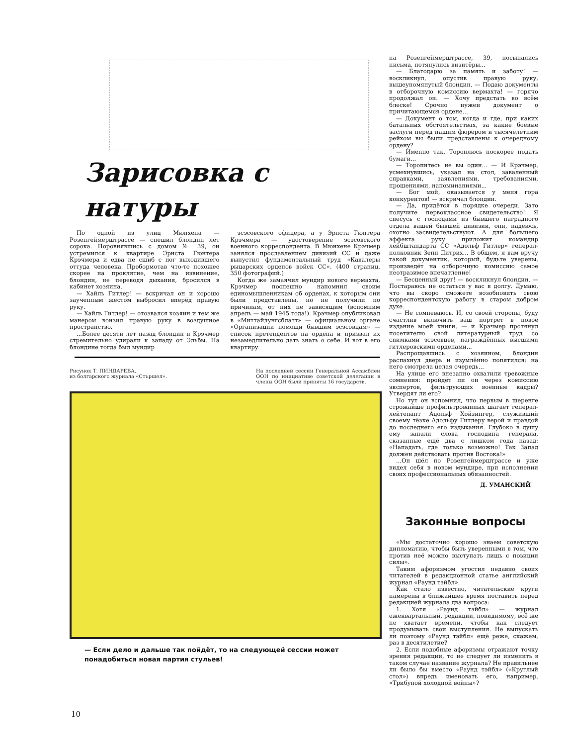Зарисовка с натуры
По одной из улиц Мюнхена — Розенгеймерштрассе — спешил блондин лет сорока. Поровнявшись с домом № 39, он устремился к квартире Эрнста Гюнтера Крэчмера и едва не сшиб с ног выходившего оттуда человека. Пробормотав что-то похожее скорее на проклятие, чем на извинение, блондин, не переводя дыхания, бросился в кабинет хозяина.
— Хайль Гитлер! — вскричал он и хорошо заученным жестом выбросил вперёд правую руку.
— Хайль Гитлер! — отозвался хозяин и тем же манером вонзил правую руку в воздушное пространство.
...Более десяти лет назад блондин и Крэчмер стремительно удирали к западу от Эльбы. На блондине тогда был мундир
эсэсовского офицера, а у Эрнста Гюнтера Крэчмера — удостоверение эсэсовского военного корреспондента. В Мюнхене Крэчмер занялся прославлением дивизий СС и даже выпустил фундаментальный труд «Кавалеры рыцарских орденов войск СС». (400 страниц, 350 фотографий.)
Когда же замаячил мундир нового вермахта, Крэчмер поспешно напомнил своим единомышленникам об орденах, к которым они были представлены, но не получили по причинам, от них не зависящим (вспомним апрель — май 1945 года!). Крэчмер опубликовал в «Миттайлунгсблатт» — официальном органе «Организации помощи бывшим эсэсовцам» — список претендентов на ордена и призвал их незамедлительно дать знать о себе. И вот в его квартиру
Рисунок Т. ПИНДАРЕВА,
из болгарского журнала «Стършел».
На последней сессии Генеральной Ассамблеи ООН по инициативе советской делегации в члены ООН были приняты 16 государств.
— Если дело и дальше так пойдёт, то на следующей сессии может понадобиться новая партия стульев!
на Розенгеймерштрассе, 39, посыпались письма, потянулись визитёры...
— Благодарю за память и заботу! — воскликнул, опустив правую руку, вышеупомянутый блондин. — Подаю документы в отборочную комиссию вермахта! — горячо продолжал он. — Хочу предстать во всём блеске! Срочно нужен документ о причитающемся ордене...
— Документ о том, когда и где, при каких батальных обстоятельствах, за какие боевые заслуги перед нашим фюрером и тысячелетним рейхом вы были представлены к очередному ордену?
— Именно так. Тороплюсь поскорее подать бумаги...
— Торопитесь не вы один... — И Крэчмер, усмехнувшись, указал на стол, заваленный справками, заявлениями, требованиями, прошениями, напоминаниями...
— Бог мой, оказывается у меня гора конкурентов! — вскричал блондин.
— Да, придётся в порядке очереди. Зато получите первоклассное свидетельство! Я снесусь с господами из бывшего наградного отдела вашей бывшей дивизии, они, надеюсь, охотно засвидетельствуют. А для большего эффекта руку приложит командир лейбштандарта СС «Адольф Гитлер» генерал-полковник Зепп Дитрих... В общем, я вам вручу такой документик, который, будьте уверены, произведёт на отборочную комиссию самое неотразимое впечатление!
— Бесценный друг! — воскликнул блондин. — Постараюсь не остаться у вас в долгу. Думаю, что вы скоро сможете возобновить свою корреспондентскую работу в старом добром духе.
— Не сомневаюсь. И, со своей стороны, буду счастлив включить ваш портрет в новое издание моей книги, — и Крэчмер протянул посетителю свой литературный труд со снимками эсэсовцев, награждённых высшими гитлеровскими орденами...
Распрощавшись с хозяином, блондин распахнул дверь и изумлённо попятился: на него смотрела целая очередь...
На улице его внезапно охватили тревожные сомнения: пройдёт ли он через комиссию экспертов, фильтрующих военные кадры? Утвердят ли его?
Но тут он вспомнил, что первым в шеренге строжайше профильтрованных шагает генерал-лейтенант Адольф Хойзингер, служивший своему тёзке Адольфу Гитлеру верой и правдой до последнего его издыхания. Глубоко в душу ему запали слова господина генерала, сказанные ещё два с лишком года назад: «Нападать, где только возможно! Так Запад должен действовать против Востока!»
...Он шёл по Розенгеймерштрассе и уже видел себя в новом мундире, при исполнении своих профессиональных обязанностей.
Д. УМАНСКИЙ
Законные вопросы
«Мы достаточно хорошо знаем советскую дипломатию, чтобы быть уверенными в том, что против неё можно выступать лишь с позиции силы».
Таким афоризмом угостил недавно своих читателей в редакционной статье английский журнал «Раунд тэйбл».
Как стало известно, читательские круги намерены в ближайшее время поставить перед редакцией журнала два вопроса:
1. Хотя «Раунд тэйбл» — журнал ежеквартальный, редакции, повидимому, всё же не хватает времени, чтобы как следует продумывать свои выступления. Не выпускать ли поэтому «Раунд тэйбл» ещё реже, скажем, раз в десятилетие?
2. Если подобные афоризмы отражают точку зрения редакции, то не следует ли изменить в таком случае название журнала? Не правильнее ли было бы вместо «Раунд тэйбл» («Круглый стол») впредь именовать его, например, «Трибуной холодной войны»?
10